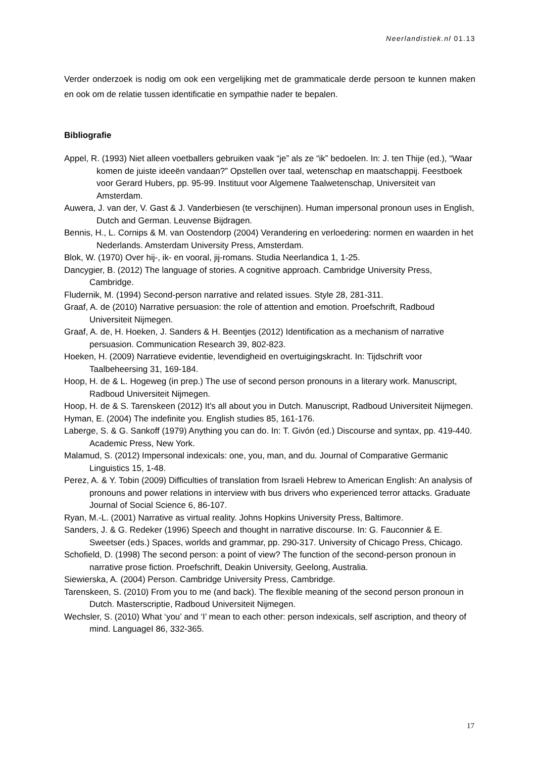Neerlandistiek.nl 01.13
Verder onderzoek is nodig om ook een vergelijking met de grammaticale derde persoon te kunnen maken en ook om de relatie tussen identificatie en sympathie nader te bepalen.
Bibliografie
Appel, R. (1993) Niet alleen voetballers gebruiken vaak “je” als ze “ik” bedoelen. In: J. ten Thije (ed.), “Waar komen de juiste ideeën vandaan?” Opstellen over taal, wetenschap en maatschappij. Feestboek voor Gerard Hubers, pp. 95-99. Instituut voor Algemene Taalwetenschap, Universiteit van Amsterdam.
Auwera, J. van der, V. Gast & J. Vanderbiesen (te verschijnen). Human impersonal pronoun uses in English, Dutch and German. Leuvense Bijdragen.
Bennis, H., L. Cornips & M. van Oostendorp (2004) Verandering en verloedering: normen en waarden in het Nederlands. Amsterdam University Press, Amsterdam.
Blok, W. (1970) Over hij-, ik- en vooral, jij-romans. Studia Neerlandica 1, 1-25.
Dancygier, B. (2012) The language of stories. A cognitive approach. Cambridge University Press, Cambridge.
Fludernik, M. (1994) Second-person narrative and related issues. Style 28, 281-311.
Graaf, A. de (2010) Narrative persuasion: the role of attention and emotion. Proefschrift, Radboud Universiteit Nijmegen.
Graaf, A. de, H. Hoeken, J. Sanders & H. Beentjes (2012) Identification as a mechanism of narrative persuasion. Communication Research 39, 802-823.
Hoeken, H. (2009) Narratieve evidentie, levendigheid en overtuigingskracht. In: Tijdschrift voor Taalbeheersing 31, 169-184.
Hoop, H. de & L. Hogeweg (in prep.) The use of second person pronouns in a literary work. Manuscript, Radboud Universiteit Nijmegen.
Hoop, H. de & S. Tarenskeen (2012) It’s all about you in Dutch. Manuscript, Radboud Universiteit Nijmegen.
Hyman, E. (2004) The indefinite you. English studies 85, 161-176.
Laberge, S. & G. Sankoff (1979) Anything you can do. In: T. Givón (ed.) Discourse and syntax, pp. 419-440. Academic Press, New York.
Malamud, S. (2012) Impersonal indexicals: one, you, man, and du. Journal of Comparative Germanic Linguistics 15, 1-48.
Perez, A. & Y. Tobin (2009) Difficulties of translation from Israeli Hebrew to American English: An analysis of pronouns and power relations in interview with bus drivers who experienced terror attacks. Graduate Journal of Social Science 6, 86-107.
Ryan, M.-L. (2001) Narrative as virtual reality. Johns Hopkins University Press, Baltimore.
Sanders, J. & G. Redeker (1996) Speech and thought in narrative discourse. In: G. Fauconnier & E. Sweetser (eds.) Spaces, worlds and grammar, pp. 290-317. University of Chicago Press, Chicago.
Schofield, D. (1998) The second person: a point of view? The function of the second-person pronoun in narrative prose fiction. Proefschrift, Deakin University, Geelong, Australia.
Siewierska, A. (2004) Person. Cambridge University Press, Cambridge.
Tarenskeen, S. (2010) From you to me (and back). The flexible meaning of the second person pronoun in Dutch. Masterscriptie, Radboud Universiteit Nijmegen.
Wechsler, S. (2010) What ‘you’ and ‘I’ mean to each other: person indexicals, self ascription, and theory of mind. LanguageI 86, 332-365.
17